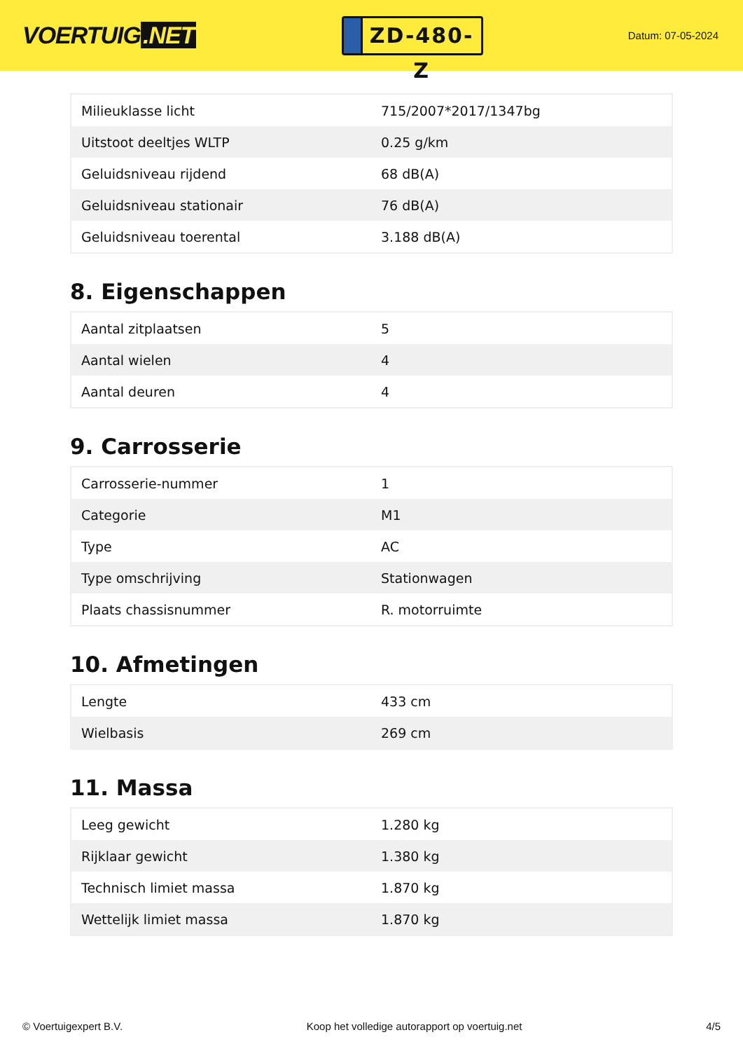VOERTUIG.NET
ZD-480-Z
Datum: 07-05-2024
| Milieuklasse licht | 715/2007*2017/1347bg |
| Uitstoot deeltjes WLTP | 0.25 g/km |
| Geluidsniveau rijdend | 68 dB(A) |
| Geluidsniveau stationair | 76 dB(A) |
| Geluidsniveau toerental | 3.188 dB(A) |
8. Eigenschappen
| Aantal zitplaatsen | 5 |
| Aantal wielen | 4 |
| Aantal deuren | 4 |
9. Carrosserie
| Carrosserie-nummer | 1 |
| Categorie | M1 |
| Type | AC |
| Type omschrijving | Stationwagen |
| Plaats chassisnummer | R. motorruimte |
10. Afmetingen
| Lengte | 433 cm |
| Wielbasis | 269 cm |
11. Massa
| Leeg gewicht | 1.280 kg |
| Rijklaar gewicht | 1.380 kg |
| Technisch limiet massa | 1.870 kg |
| Wettelijk limiet massa | 1.870 kg |
© Voertuigexpert B.V. Koop het volledige autorapport op voertuig.net 4/5